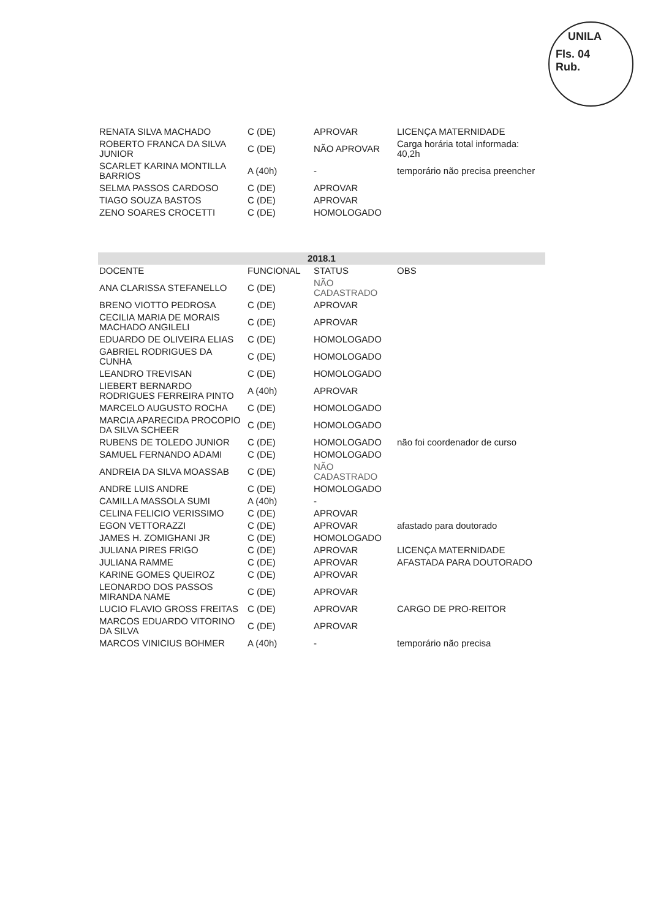UNILA
Fls. 04
Rub.
| RENATA SILVA MACHADO | C (DE) | APROVAR | LICENÇA MATERNIDADE |
| ROBERTO FRANCA DA SILVA JUNIOR | C (DE) | NÃO APROVAR | Carga horária total informada: 40,2h |
| SCARLET KARINA MONTILLA BARRIOS | A (40h) | - | temporário não precisa preencher |
| SELMA PASSOS CARDOSO | C (DE) | APROVAR | |
| TIAGO SOUZA BASTOS | C (DE) | APROVAR | |
| ZENO SOARES CROCETTI | C (DE) | HOMOLOGADO | |
| 2018.1 | | | |
| --- | --- | --- | --- |
| DOCENTE | FUNCIONAL | STATUS | OBS |
| ANA CLARISSA STEFANELLO | C (DE) | NÃO CADASTRADO | |
| BRENO VIOTTO PEDROSA | C (DE) | APROVAR | |
| CECILIA MARIA DE MORAIS MACHADO ANGILELI | C (DE) | APROVAR | |
| EDUARDO DE OLIVEIRA ELIAS | C (DE) | HOMOLOGADO | |
| GABRIEL RODRIGUES DA CUNHA | C (DE) | HOMOLOGADO | |
| LEANDRO TREVISAN | C (DE) | HOMOLOGADO | |
| LIEBERT BERNARDO RODRIGUES FERREIRA PINTO | A (40h) | APROVAR | |
| MARCELO AUGUSTO ROCHA | C (DE) | HOMOLOGADO | |
| MARCIA APARECIDA PROCOPIO DA SILVA SCHEER | C (DE) | HOMOLOGADO | |
| RUBENS DE TOLEDO JUNIOR | C (DE) | HOMOLOGADO | não foi coordenador de curso |
| SAMUEL FERNANDO ADAMI | C (DE) | HOMOLOGADO | |
| ANDREIA DA SILVA MOASSAB | C (DE) | NÃO CADASTRADO | |
| ANDRE LUIS ANDRE | C (DE) | HOMOLOGADO | |
| CAMILLA MASSOLA SUMI | A (40h) | - | |
| CELINA FELICIO VERISSIMO | C (DE) | APROVAR | |
| EGON VETTORAZZI | C (DE) | APROVAR | afastado para doutorado |
| JAMES H. ZOMIGHANI JR | C (DE) | HOMOLOGADO | |
| JULIANA PIRES FRIGO | C (DE) | APROVAR | LICENÇA MATERNIDADE |
| JULIANA RAMME | C (DE) | APROVAR | AFASTADA PARA DOUTORADO |
| KARINE GOMES QUEIROZ | C (DE) | APROVAR | |
| LEONARDO DOS PASSOS MIRANDA NAME | C (DE) | APROVAR | |
| LUCIO FLAVIO GROSS FREITAS | C (DE) | APROVAR | CARGO DE PRO-REITOR |
| MARCOS EDUARDO VITORINO DA SILVA | C (DE) | APROVAR | |
| MARCOS VINICIUS BOHMER | A (40h) | - | temporário não precisa |